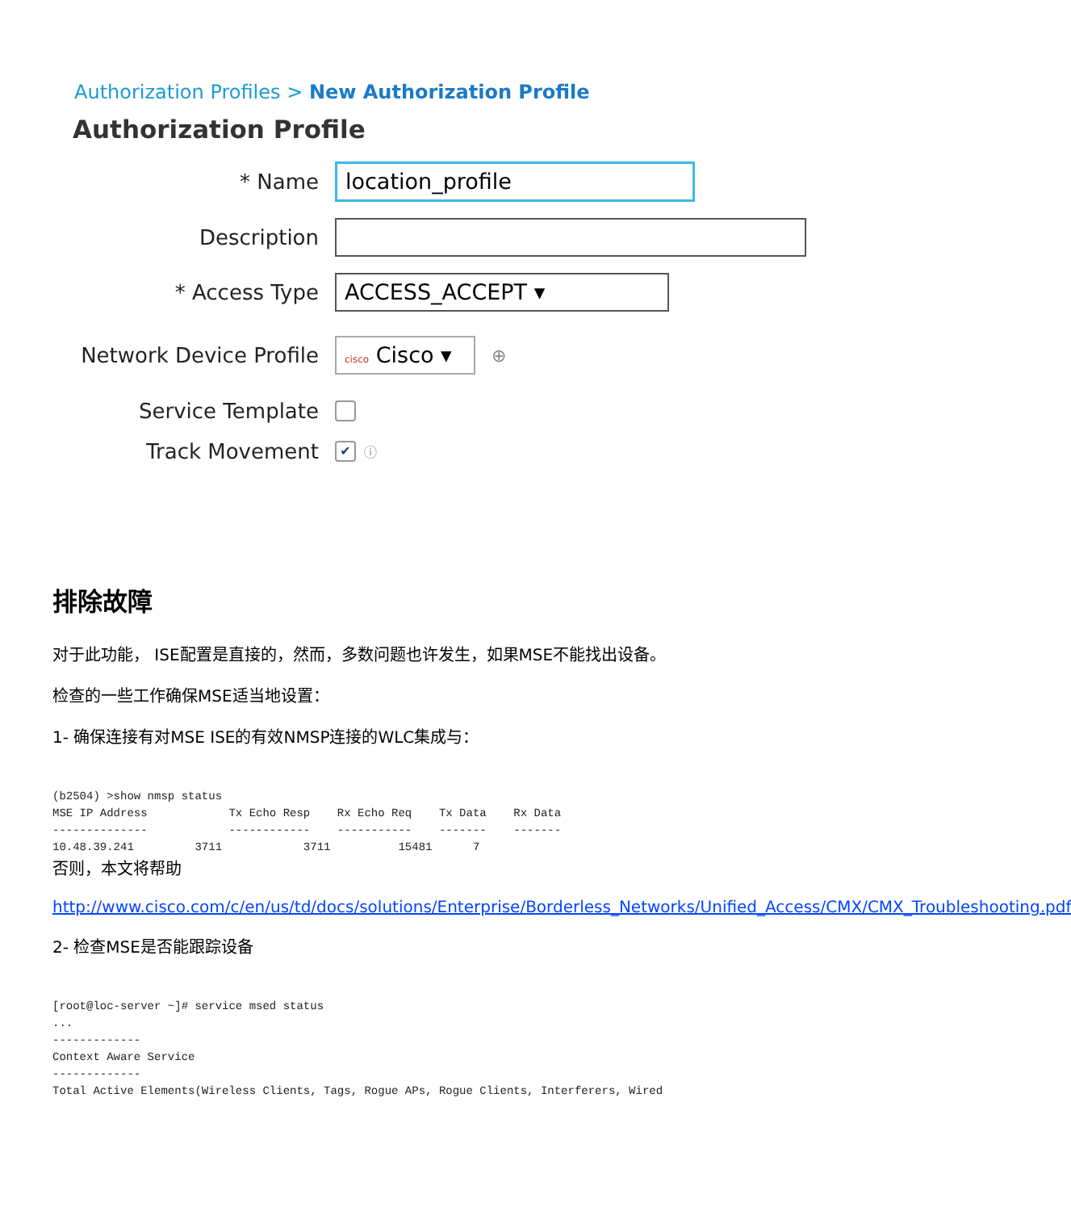Authorization Profiles > New Authorization Profile
Authorization Profile
* Name
location_profile
Description
* Access Type
ACCESS_ACCEPT ▾
Network Device Profile
cisco Cisco ▾
⊕
Service Template
Track Movement
✔ ⓘ
排除故障
对于此功能， ISE配置是直接的，然而，多数问题也许发生，如果MSE不能找出设备。
检查的一些工作确保MSE适当地设置：
1- 确保连接有对MSE ISE的有效NMSP连接的WLC集成与：
(b2504) >show nmsp status
MSE IP Address            Tx Echo Resp    Rx Echo Req    Tx Data    Rx Data
--------------            ------------    -----------    -------    -------
10.48.39.241         3711            3711          15481      7
否则，本文将帮助
http://www.cisco.com/c/en/us/td/docs/solutions/Enterprise/Borderless_Networks/Unified_Access/CMX/CMX_Troubleshooting.pdf
2- 检查MSE是否能跟踪设备
[root@loc-server ~]# service msed status
...
-------------
Context Aware Service
-------------
Total Active Elements(Wireless Clients, Tags, Rogue APs, Rogue Clients, Interferers, Wired